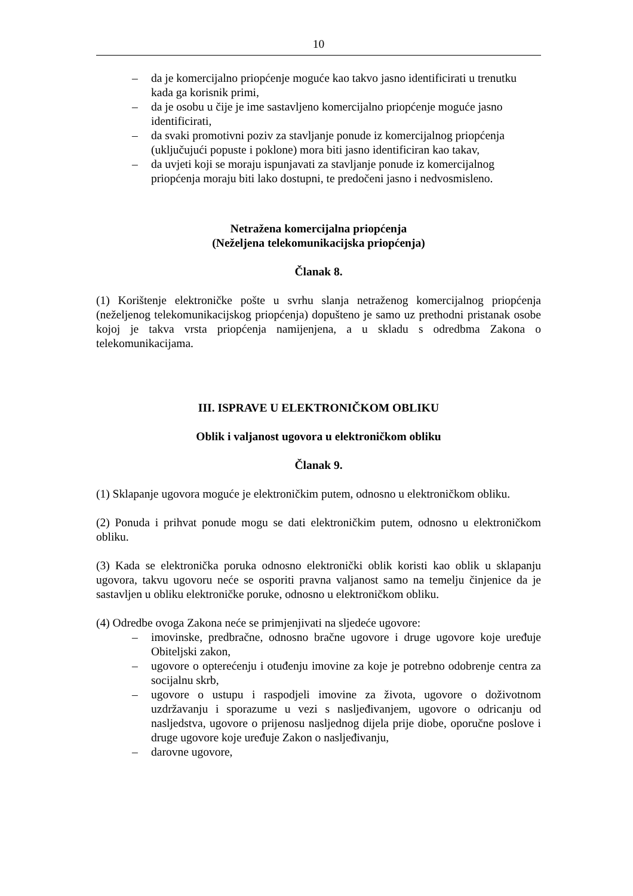10
– da je komercijalno priopćenje moguće kao takvo jasno identificirati u trenutku kada ga korisnik primi,
– da je osobu u čije je ime sastavljeno komercijalno priopćenje moguće jasno identificirati,
– da svaki promotivni poziv za stavljanje ponude iz komercijalnog priopćenja (uključujući popuste i poklone) mora biti jasno identificiran kao takav,
– da uvjeti koji se moraju ispunjavati za stavljanje ponude iz komercijalnog priopćenja moraju biti lako dostupni, te predočeni jasno i nedvosmisleno.
Netražena komercijalna priopćenja
(Neželjena telekomunikacijska priopćenja)
Članak 8.
(1) Korištenje elektroničke pošte u svrhu slanja netraženog komercijalnog priopćenja (neželjenog telekomunikacijskog priopćenja) dopušteno je samo uz prethodni pristanak osobe kojoj je takva vrsta priopćenja namijenjena, a u skladu s odredbma Zakona o telekomunikacijama.
III. ISPRAVE U ELEKTRONIČKOM OBLIKU
Oblik i valjanost ugovora u elektroničkom obliku
Članak 9.
(1) Sklapanje ugovora moguće je elektroničkim putem, odnosno u elektroničkom obliku.
(2) Ponuda i prihvat ponude mogu se dati elektroničkim putem, odnosno u elektroničkom obliku.
(3) Kada se elektronička poruka odnosno elektronički oblik koristi kao oblik u sklapanju ugovora, takvu ugovoru neće se osporiti pravna valjanost samo na temelju činjenice da je sastavljen u obliku elektroničke poruke, odnosno u elektroničkom obliku.
(4) Odredbe ovoga Zakona neće se primjenjivati na sljedeće ugovore:
– imovinske, predbračne, odnosno bračne ugovore i druge ugovore koje uređuje Obiteljski zakon,
– ugovore o opterećenju i otuđenju imovine za koje je potrebno odobrenje centra za socijalnu skrb,
– ugovore o ustupu i raspodjeli imovine za života, ugovore o doživotnom uzdržavanju i sporazume u vezi s nasljeđivanjem, ugovore o odricanju od nasljedstva, ugovore o prijenosu nasljednog dijela prije diobe, oporučne poslove i druge ugovore koje uređuje Zakon o nasljeđivanju,
– darovne ugovore,